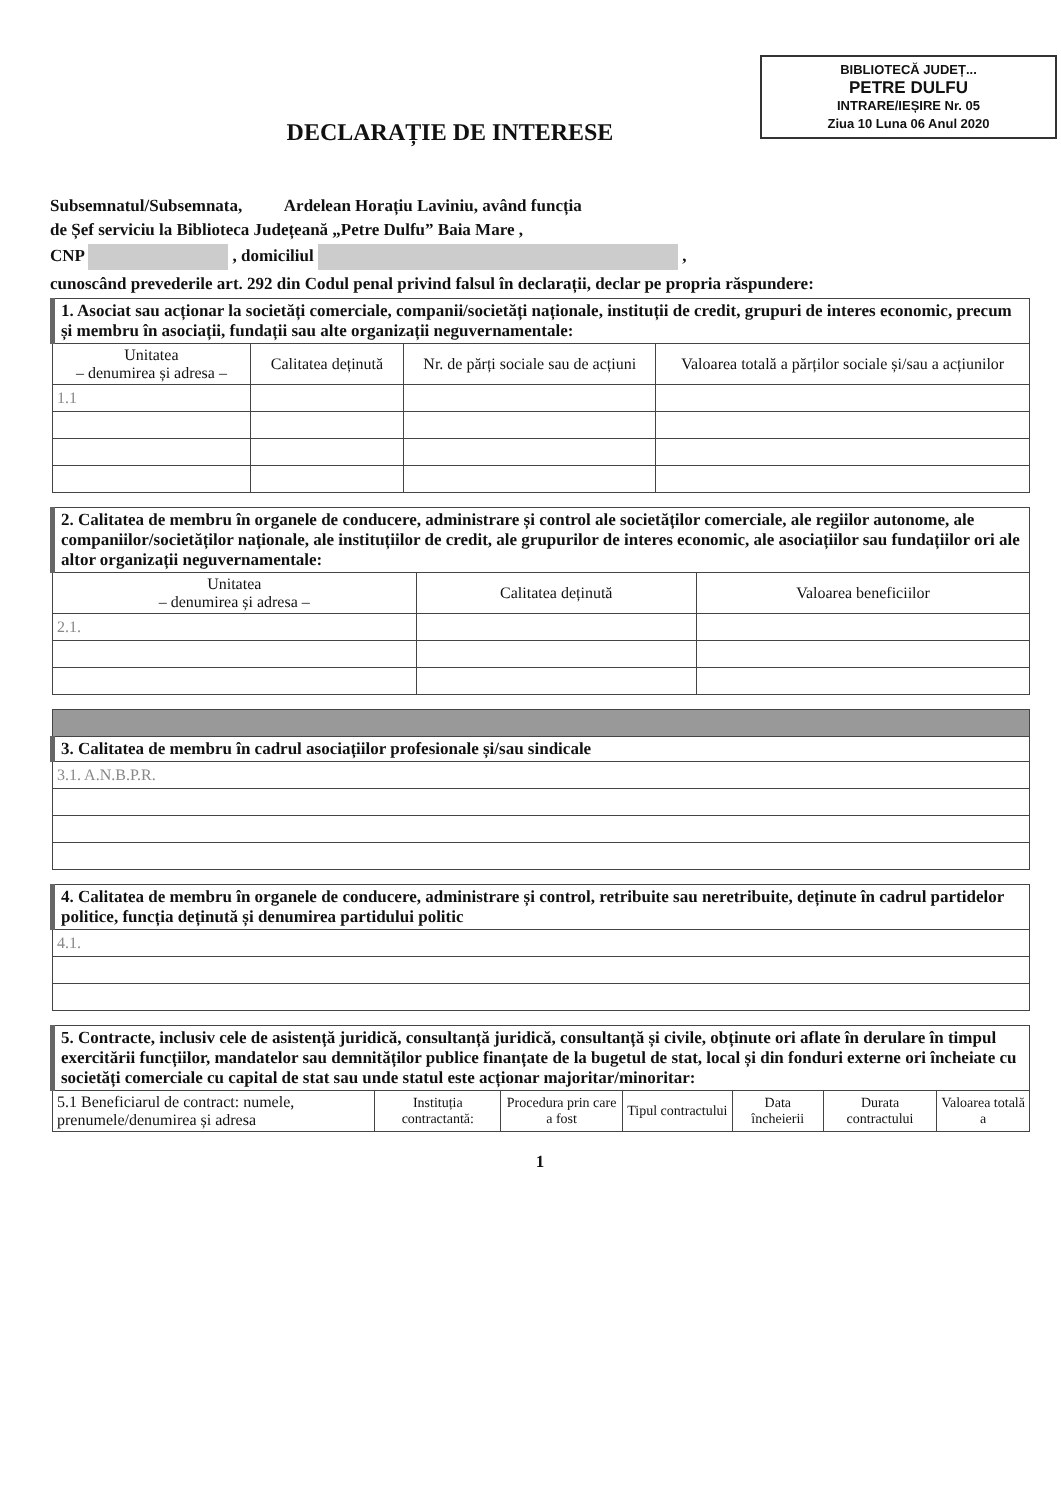BIBLIOTECĂ JUDEȚ...
PETRE DULFU
INTRARE/IEȘIRE Nr. 05
Ziua 10 Luna 06 Anul 2020
DECLARAȚIE DE INTERESE
Subsemnatul/Subsemnata, Ardelean Horațiu Laviniu, având funcția
de Șef serviciu la Biblioteca Județeană „Petre Dulfu” Baia Mare ,
CNP , domiciliul ,
cunoscând prevederile art. 292 din Codul penal privind falsul în declarații, declar pe propria răspundere:
| 1. Asociat sau acționar la societăți comerciale, companii/societăți naționale, instituții de credit, grupuri de interes economic, precum și membru în asociații, fundații sau alte organizații neguvernamentale: | | | |
| Unitatea – denumirea și adresa – | Calitatea deținută | Nr. de părți sociale sau de acțiuni | Valoarea totală a părților sociale și/sau a acțiunilor |
| 1.1 | | | |
| 2. Calitatea de membru în organele de conducere, administrare și control ale societăților comerciale, ale regiilor autonome, ale companiilor/societăților naționale, ale instituțiilor de credit, ale grupurilor de interes economic, ale asociațiilor sau fundațiilor ori ale altor organizații neguvernamentale: | | |
| Unitatea – denumirea și adresa – | Calitatea deținută | Valoarea beneficiilor |
| 2.1. | | |
| 3. Calitatea de membru în cadrul asociațiilor profesionale și/sau sindicale |
| 3.1. A.N.B.P.R. |
| 4. Calitatea de membru în organele de conducere, administrare și control, retribuite sau neretribuite, deținute în cadrul partidelor politice, funcția deținută și denumirea partidului politic |
| 4.1. |
| 5. Contracte, inclusiv cele de asistență juridică, consultanță juridică, consultanță și civile, obținute ori aflate în derulare în timpul exercitării funcțiilor, mandatelor sau demnităților publice finanțate de la bugetul de stat, local și din fonduri externe ori încheiate cu societăți comerciale cu capital de stat sau unde statul este acționar majoritar/minoritar: | | | | | | |
| 5.1 Beneficiarul de contract: numele, prenumele/denumirea și adresa | Instituția contractantă: | Procedura prin care a fost | Tipul contractului | Data încheierii | Durata contractului | Valoarea totală a |
1